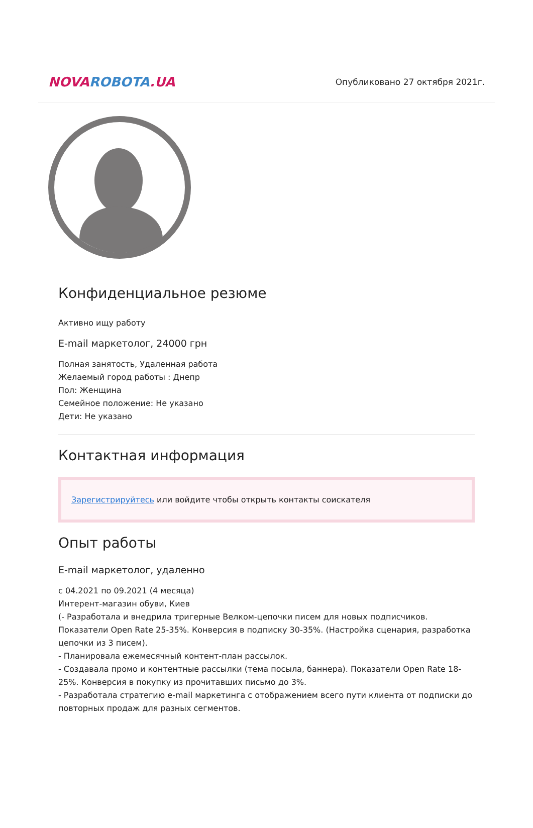NOVA ROBOTA.UA
Опубликовано 27 октября 2021г.
Конфиденциальное резюме
Активно ищу работу
E-mail маркетолог, 24000 грн
Полная занятость, Удаленная работа
Желаемый город работы : Днепр
Пол: Женщина
Семейное положение: Не указано
Дети: Не указано
Контактная информация
Зарегистрируйтесь или войдите чтобы открыть контакты соискателя
Опыт работы
E-mail маркетолог, удаленно
с 04.2021 по 09.2021 (4 месяца)
Интерент-магазин обуви, Киев
(- Разработала и внедрила тригерные Велком-цепочки писем для новых подписчиков. Показатели Open Rate 25-35%. Конверсия в подписку 30-35%. (Настройка сценария, разработка цепочки из 3 писем).
- Планировала ежемесячный контент-план рассылок.
- Создавала промо и контентные рассылки (тема посыла, баннера). Показатели Open Rate 18-25%. Конверсия в покупку из прочитавших письмо до 3%.
- Разработала стратегию e-mail маркетинга с отображением всего пути клиента от подписки до повторных продаж для разных сегментов.